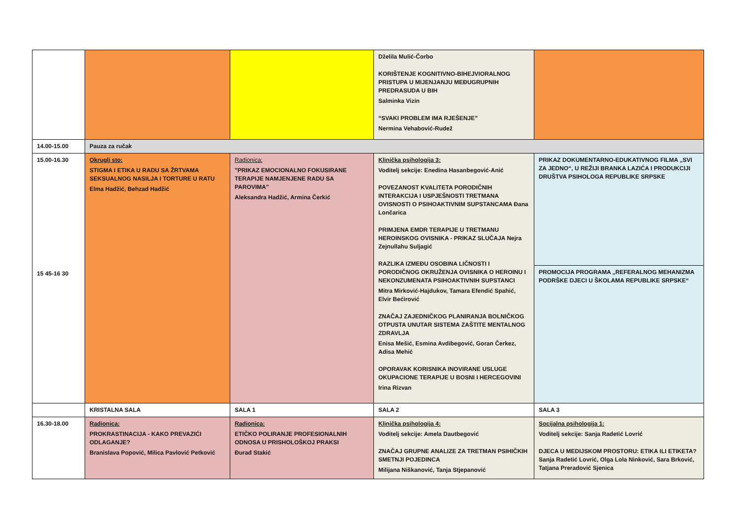| | | | Dželila Mulić-Čorbo KORIŠTENJE KOGNITIVNO-BIHEJVIORALNOG PRISTUPA U MIJENJANJU MEĐUGRUPNIH PREDRASUDA U BIH Salminka Vizin “SVAKI PROBLEM IMA RJEŠENJE” Nermina Vehabović-Rudež | |
| 14.00-15.00 | Pauza za ručak | | | |
| 15.00-16.30 15 45-16 30 | Okrugli sto: STIGMA I ETIKA U RADU SA ŽRTVAMA SEKSUALNOG NASILJA I TORTURE U RATU Elma Hadžić, Behzad Hadžić | Radionica: "PRIKAZ EMOCIONALNO FOKUSIRANE TERAPIJE NAMJENJENE RADU SA PAROVIMA" Aleksandra Hadžić, Armina Čerkić | Klinička psihologija 3: Voditelj sekcije: Enedina Hasanbegović-Anić POVEZANOST KVALITETA PORODIČNIH INTERAKCIJA I USPJEŠNOSTI TRETMANA OVISNOSTI O PSIHOAKTIVNIM SUPSTANCAMA Đana Lončarica PRIMJENA EMDR TERAPIJE U TRETMANU HEROINSKOG OVISNIKA - PRIKAZ SLUČAJA Nejra Zejnullahu Suljagić RAZLIKA IZMEĐU OSOBINA LIČNOSTI I PORODIČNOG OKRUŽENJA OVISNIKA O HEROINU I NEKONZUMENATA PSIHOAKTIVNIH SUPSTANCI Mitra Mirković-Hajdukov, Tamara Efendić Spahić, Elvir Bećirović ZNAČAJ ZAJEDNIČKOG PLANIRANJA BOLNIČKOG OTPUSTA UNUTAR SISTEMA ZAŠTITE MENTALNOG ZDRAVLJA Enisa Mešić, Esmina Avdibegović, Goran Čerkez, Adisa Mehić OPORAVAK KORISNIKA INOVIRANE USLUGE OKUPACIONE TERAPIJE U BOSNI I HERCEGOVINI Irina Rizvan | PRIKAZ DOKUMENTARNO-EDUKATIVNOG FILMA „SVI ZA JEDNO“, U REŽIJI BRANKA LAZIĆA I PRODUKCIJI DRUŠTVA PSIHOLOGA REPUBLIKE SRPSKE |
| | | | | PROMOCIJA PROGRAMA „REFERALNOG MEHANIZMA PODRŠKE DJECI U ŠKOLAMA REPUBLIKE SRPSKE“ |
| | KRISTALNA SALA | SALA 1 | SALA 2 | SALA 3 |
| 16.30-18.00 | Radionica: PROKRASTINACIJA - KAKO PREVAZIĆI ODLAGANJE? Branislava Popović, Milica Pavlović Petković | Radionica: ETIČKO POLIRANJE PROFESIONALNIH ODNOSA U PRISHOLOŠKOJ PRAKSI Đurađ Stakić | Klinička psihologija 4: Voditelj sekcije: Amela Dautbegović ZNAČAJ GRUPNE ANALIZE ZA TRETMAN PSIHIČKIH SMETNJI POJEDINCA Milijana Niškanović, Tanja Stjepanović | Socijalna psihologija 1: Voditelj sekcije: Sanja Radetić Lovrić DJECA U MEDIJSKOM PROSTORU: ETIKA ILI ETIKETA? Sanja Radetić Lovrić, Olga Lola Ninković, Sara Brković, Tatjana Preradović Sjenica |